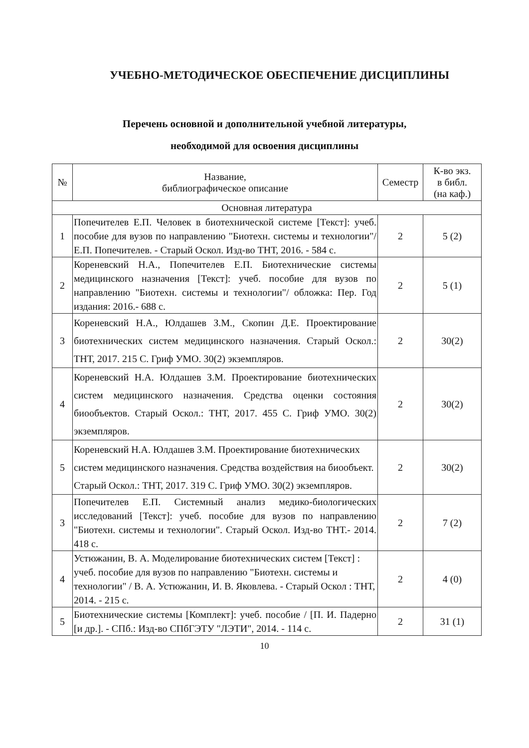УЧЕБНО-МЕТОДИЧЕСКОЕ ОБЕСПЕЧЕНИЕ ДИСЦИПЛИНЫ
Перечень основной и дополнительной учебной литературы,
необходимой для освоения дисциплины
| № | Название, библиографическое описание | Семестр | К-во экз. в библ. (на каф.) |
| --- | --- | --- | --- |
| Основная литература | | | |
| 1 | Попечителев Е.П. Человек в биотехнической системе [Текст]: учеб. пособие для вузов по направлению "Биотехн. системы и технологии"/ Е.П. Попечителев. - Старый Оскол. Изд-во ТНТ, 2016. - 584 с. | 2 | 5 (2) |
| 2 | Кореневский Н.А., Попечителев Е.П. Биотехнические системы медицинского назначения [Текст]: учеб. пособие для вузов по направлению "Биотехн. системы и технологии"/ обложка: Пер. Год издания: 2016.- 688 с. | 2 | 5 (1) |
| 3 | Кореневский Н.А., Юлдашев З.М., Скопин Д.Е. Проектирование биотехнических систем медицинского назначения. Старый Оскол.: ТНТ, 2017. 215 С. Гриф УМО. 30(2) экземпляров. | 2 | 30(2) |
| 4 | Кореневский Н.А. Юлдашев З.М. Проектирование биотехнических систем медицинского назначения. Средства оценки состояния биообъектов. Старый Оскол.: ТНТ, 2017. 455 С. Гриф УМО. 30(2) экземпляров. | 2 | 30(2) |
| 5 | Кореневский Н.А. Юлдашев З.М. Проектирование биотехнических систем медицинского назначения. Средства воздействия на биообъект. Старый Оскол.: ТНТ, 2017. 319 С. Гриф УМО. 30(2) экземпляров. | 2 | 30(2) |
| 3 | Попечителев Е.П. Системный анализ медико-биологических исследований [Текст]: учеб. пособие для вузов по направлению "Биотехн. системы и технологии". Старый Оскол. Изд-во ТНТ.- 2014. 418 с. | 2 | 7 (2) |
| 4 | Устюжанин, В. А. Моделирование биотехнических систем [Текст] : учеб. пособие для вузов по направлению "Биотехн. системы и технологии" / В. А. Устюжанин, И. В. Яковлева. - Старый Оскол : ТНТ, 2014. - 215 с. | 2 | 4 (0) |
| 5 | Биотехнические системы [Комплект]: учеб. пособие / [П. И. Падерно [и др.]. - СПб.: Изд-во СПбГЭТУ "ЛЭТИ", 2014. - 114 с. | 2 | 31 (1) |
10